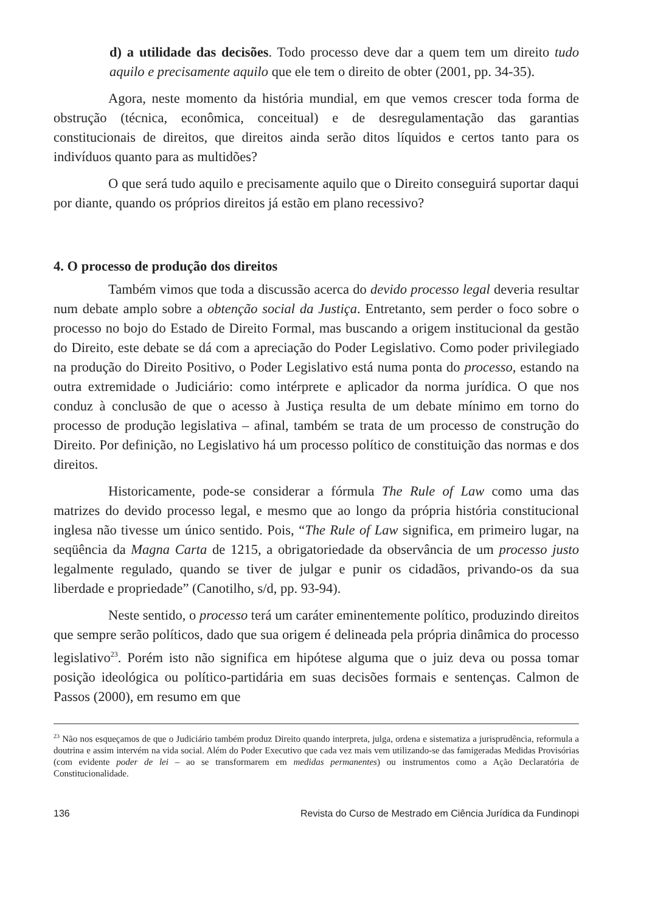d) a utilidade das decisões. Todo processo deve dar a quem tem um direito tudo aquilo e precisamente aquilo que ele tem o direito de obter (2001, pp. 34-35).
Agora, neste momento da história mundial, em que vemos crescer toda forma de obstrução (técnica, econômica, conceitual) e de desregulamentação das garantias constitucionais de direitos, que direitos ainda serão ditos líquidos e certos tanto para os indivíduos quanto para as multidões?
O que será tudo aquilo e precisamente aquilo que o Direito conseguirá suportar daqui por diante, quando os próprios direitos já estão em plano recessivo?
4. O processo de produção dos direitos
Também vimos que toda a discussão acerca do devido processo legal deveria resultar num debate amplo sobre a obtenção social da Justiça. Entretanto, sem perder o foco sobre o processo no bojo do Estado de Direito Formal, mas buscando a origem institucional da gestão do Direito, este debate se dá com a apreciação do Poder Legislativo. Como poder privilegiado na produção do Direito Positivo, o Poder Legislativo está numa ponta do processo, estando na outra extremidade o Judiciário: como intérprete e aplicador da norma jurídica. O que nos conduz à conclusão de que o acesso à Justiça resulta de um debate mínimo em torno do processo de produção legislativa – afinal, também se trata de um processo de construção do Direito. Por definição, no Legislativo há um processo político de constituição das normas e dos direitos.
Historicamente, pode-se considerar a fórmula The Rule of Law como uma das matrizes do devido processo legal, e mesmo que ao longo da própria história constitucional inglesa não tivesse um único sentido. Pois, “The Rule of Law significa, em primeiro lugar, na seqüência da Magna Carta de 1215, a obrigatoriedade da observância de um processo justo legalmente regulado, quando se tiver de julgar e punir os cidadãos, privando-os da sua liberdade e propriedade” (Canotilho, s/d, pp. 93-94).
Neste sentido, o processo terá um caráter eminentemente político, produzindo direitos que sempre serão políticos, dado que sua origem é delineada pela própria dinâmica do processo legislativo<sup>23</sup>. Porém isto não significa em hipótese alguma que o juiz deva ou possa tomar posição ideológica ou político-partidária em suas decisões formais e sentenças. Calmon de Passos (2000), em resumo em que
<sup>23</sup> Não nos esqueçamos de que o Judiciário também produz Direito quando interpreta, julga, ordena e sistematiza a jurisprudência, reformula a doutrina e assim intervém na vida social. Além do Poder Executivo que cada vez mais vem utilizando-se das famigeradas Medidas Provisórias (com evidente poder de lei – ao se transformarem em medidas permanentes) ou instrumentos como a Ação Declaratória de Constitucionalidade.
136 Revista do Curso de Mestrado em Ciência Jurídica da Fundinopi